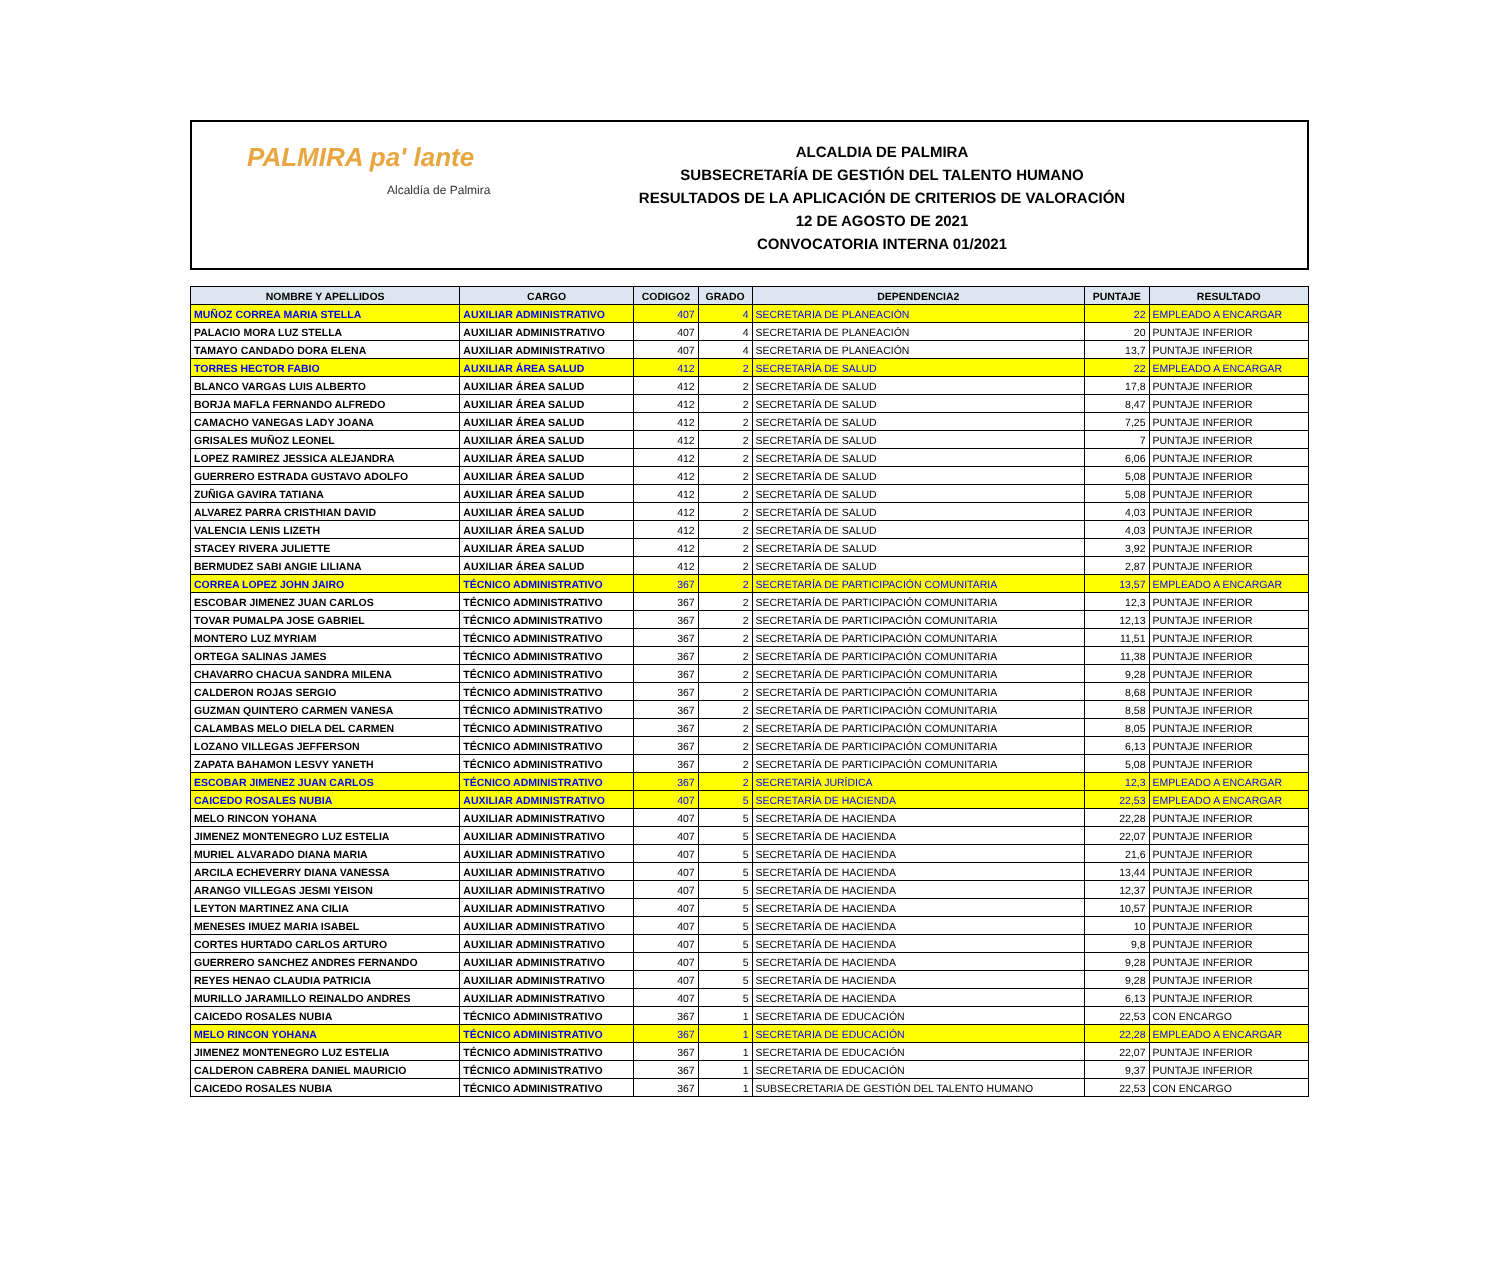PALMIRA pa' lante
Alcaldía de Palmira
ALCALDIA DE PALMIRA
SUBSECRETARÍA DE GESTIÓN DEL TALENTO HUMANO
RESULTADOS DE LA APLICACIÓN DE CRITERIOS DE VALORACIÓN
12 DE AGOSTO DE 2021
CONVOCATORIA INTERNA 01/2021
| NOMBRE Y APELLIDOS | CARGO | CODIGO2 | GRADO | DEPENDENCIA2 | PUNTAJE | RESULTADO |
| --- | --- | --- | --- | --- | --- | --- |
| MUÑOZ CORREA MARIA STELLA | AUXILIAR ADMINISTRATIVO | 407 | 4 | SECRETARIA DE PLANEACIÓN | 22 | EMPLEADO A ENCARGAR |
| PALACIO MORA LUZ STELLA | AUXILIAR ADMINISTRATIVO | 407 | 4 | SECRETARIA DE PLANEACIÓN | 20 | PUNTAJE INFERIOR |
| TAMAYO CANDADO DORA ELENA | AUXILIAR ADMINISTRATIVO | 407 | 4 | SECRETARIA DE PLANEACIÓN | 13,7 | PUNTAJE INFERIOR |
| TORRES HECTOR FABIO | AUXILIAR ÁREA SALUD | 412 | 2 | SECRETARÍA DE SALUD | 22 | EMPLEADO A ENCARGAR |
| BLANCO VARGAS LUIS ALBERTO | AUXILIAR ÁREA SALUD | 412 | 2 | SECRETARÍA DE SALUD | 17,8 | PUNTAJE INFERIOR |
| BORJA MAFLA FERNANDO ALFREDO | AUXILIAR ÁREA SALUD | 412 | 2 | SECRETARÍA DE SALUD | 8,47 | PUNTAJE INFERIOR |
| CAMACHO VANEGAS LADY JOANA | AUXILIAR ÁREA SALUD | 412 | 2 | SECRETARÍA DE SALUD | 7,25 | PUNTAJE INFERIOR |
| GRISALES MUÑOZ LEONEL | AUXILIAR ÁREA SALUD | 412 | 2 | SECRETARÍA DE SALUD | 7 | PUNTAJE INFERIOR |
| LOPEZ RAMIREZ JESSICA ALEJANDRA | AUXILIAR ÁREA SALUD | 412 | 2 | SECRETARÍA DE SALUD | 6,06 | PUNTAJE INFERIOR |
| GUERRERO ESTRADA GUSTAVO ADOLFO | AUXILIAR ÁREA SALUD | 412 | 2 | SECRETARÍA DE SALUD | 5,08 | PUNTAJE INFERIOR |
| ZUÑIGA GAVIRA TATIANA | AUXILIAR ÁREA SALUD | 412 | 2 | SECRETARÍA DE SALUD | 5,08 | PUNTAJE INFERIOR |
| ALVAREZ PARRA CRISTHIAN DAVID | AUXILIAR ÁREA SALUD | 412 | 2 | SECRETARÍA DE SALUD | 4,03 | PUNTAJE INFERIOR |
| VALENCIA LENIS LIZETH | AUXILIAR ÁREA SALUD | 412 | 2 | SECRETARÍA DE SALUD | 4,03 | PUNTAJE INFERIOR |
| STACEY RIVERA JULIETTE | AUXILIAR ÁREA SALUD | 412 | 2 | SECRETARÍA DE SALUD | 3,92 | PUNTAJE INFERIOR |
| BERMUDEZ SABI ANGIE LILIANA | AUXILIAR ÁREA SALUD | 412 | 2 | SECRETARÍA DE SALUD | 2,87 | PUNTAJE INFERIOR |
| CORREA LOPEZ JOHN JAIRO | TÉCNICO ADMINISTRATIVO | 367 | 2 | SECRETARÍA DE PARTICIPACIÓN COMUNITARIA | 13,57 | EMPLEADO A ENCARGAR |
| ESCOBAR JIMENEZ JUAN CARLOS | TÉCNICO ADMINISTRATIVO | 367 | 2 | SECRETARÍA DE PARTICIPACIÓN COMUNITARIA | 12,3 | PUNTAJE INFERIOR |
| TOVAR PUMALPA JOSE GABRIEL | TÉCNICO ADMINISTRATIVO | 367 | 2 | SECRETARÍA DE PARTICIPACIÓN COMUNITARIA | 12,13 | PUNTAJE INFERIOR |
| MONTERO LUZ MYRIAM | TÉCNICO ADMINISTRATIVO | 367 | 2 | SECRETARÍA DE PARTICIPACIÓN COMUNITARIA | 11,51 | PUNTAJE INFERIOR |
| ORTEGA SALINAS JAMES | TÉCNICO ADMINISTRATIVO | 367 | 2 | SECRETARÍA DE PARTICIPACIÓN COMUNITARIA | 11,38 | PUNTAJE INFERIOR |
| CHAVARRO CHACUA SANDRA MILENA | TÉCNICO ADMINISTRATIVO | 367 | 2 | SECRETARÍA DE PARTICIPACIÓN COMUNITARIA | 9,28 | PUNTAJE INFERIOR |
| CALDERON ROJAS SERGIO | TÉCNICO ADMINISTRATIVO | 367 | 2 | SECRETARÍA DE PARTICIPACIÓN COMUNITARIA | 8,68 | PUNTAJE INFERIOR |
| GUZMAN QUINTERO CARMEN VANESA | TÉCNICO ADMINISTRATIVO | 367 | 2 | SECRETARÍA DE PARTICIPACIÓN COMUNITARIA | 8,58 | PUNTAJE INFERIOR |
| CALAMBAS MELO DIELA DEL CARMEN | TÉCNICO ADMINISTRATIVO | 367 | 2 | SECRETARÍA DE PARTICIPACIÓN COMUNITARIA | 8,05 | PUNTAJE INFERIOR |
| LOZANO VILLEGAS JEFFERSON | TÉCNICO ADMINISTRATIVO | 367 | 2 | SECRETARÍA DE PARTICIPACIÓN COMUNITARIA | 6,13 | PUNTAJE INFERIOR |
| ZAPATA BAHAMON LESVY YANETH | TÉCNICO ADMINISTRATIVO | 367 | 2 | SECRETARÍA DE PARTICIPACIÓN COMUNITARIA | 5,08 | PUNTAJE INFERIOR |
| ESCOBAR JIMENEZ JUAN CARLOS | TÉCNICO ADMINISTRATIVO | 367 | 2 | SECRETARÍA JURÍDICA | 12,3 | EMPLEADO A ENCARGAR |
| CAICEDO ROSALES NUBIA | AUXILIAR ADMINISTRATIVO | 407 | 5 | SECRETARÍA DE HACIENDA | 22,53 | EMPLEADO A ENCARGAR |
| MELO RINCON YOHANA | AUXILIAR ADMINISTRATIVO | 407 | 5 | SECRETARÍA DE HACIENDA | 22,28 | PUNTAJE INFERIOR |
| JIMENEZ MONTENEGRO LUZ ESTELIA | AUXILIAR ADMINISTRATIVO | 407 | 5 | SECRETARÍA DE HACIENDA | 22,07 | PUNTAJE INFERIOR |
| MURIEL ALVARADO DIANA MARIA | AUXILIAR ADMINISTRATIVO | 407 | 5 | SECRETARÍA DE HACIENDA | 21,6 | PUNTAJE INFERIOR |
| ARCILA ECHEVERRY DIANA VANESSA | AUXILIAR ADMINISTRATIVO | 407 | 5 | SECRETARÍA DE HACIENDA | 13,44 | PUNTAJE INFERIOR |
| ARANGO VILLEGAS JESMI YEISON | AUXILIAR ADMINISTRATIVO | 407 | 5 | SECRETARÍA DE HACIENDA | 12,37 | PUNTAJE INFERIOR |
| LEYTON MARTINEZ ANA CILIA | AUXILIAR ADMINISTRATIVO | 407 | 5 | SECRETARÍA DE HACIENDA | 10,57 | PUNTAJE INFERIOR |
| MENESES IMUEZ MARIA ISABEL | AUXILIAR ADMINISTRATIVO | 407 | 5 | SECRETARÍA DE HACIENDA | 10 | PUNTAJE INFERIOR |
| CORTES HURTADO CARLOS ARTURO | AUXILIAR ADMINISTRATIVO | 407 | 5 | SECRETARÍA DE HACIENDA | 9,8 | PUNTAJE INFERIOR |
| GUERRERO SANCHEZ ANDRES FERNANDO | AUXILIAR ADMINISTRATIVO | 407 | 5 | SECRETARÍA DE HACIENDA | 9,28 | PUNTAJE INFERIOR |
| REYES HENAO CLAUDIA PATRICIA | AUXILIAR ADMINISTRATIVO | 407 | 5 | SECRETARÍA DE HACIENDA | 9,28 | PUNTAJE INFERIOR |
| MURILLO JARAMILLO REINALDO ANDRES | AUXILIAR ADMINISTRATIVO | 407 | 5 | SECRETARÍA DE HACIENDA | 6,13 | PUNTAJE INFERIOR |
| CAICEDO ROSALES NUBIA | TÉCNICO ADMINISTRATIVO | 367 | 1 | SECRETARIA DE EDUCACIÓN | 22,53 | CON ENCARGO |
| MELO RINCON YOHANA | TÉCNICO ADMINISTRATIVO | 367 | 1 | SECRETARIA DE EDUCACIÓN | 22,28 | EMPLEADO A ENCARGAR |
| JIMENEZ MONTENEGRO LUZ ESTELIA | TÉCNICO ADMINISTRATIVO | 367 | 1 | SECRETARIA DE EDUCACIÓN | 22,07 | PUNTAJE INFERIOR |
| CALDERON CABRERA DANIEL MAURICIO | TÉCNICO ADMINISTRATIVO | 367 | 1 | SECRETARIA DE EDUCACIÓN | 9,37 | PUNTAJE INFERIOR |
| CAICEDO ROSALES NUBIA | TÉCNICO ADMINISTRATIVO | 367 | 1 | SUBSECRETARIA DE GESTIÓN DEL TALENTO HUMANO | 22,53 | CON ENCARGO |